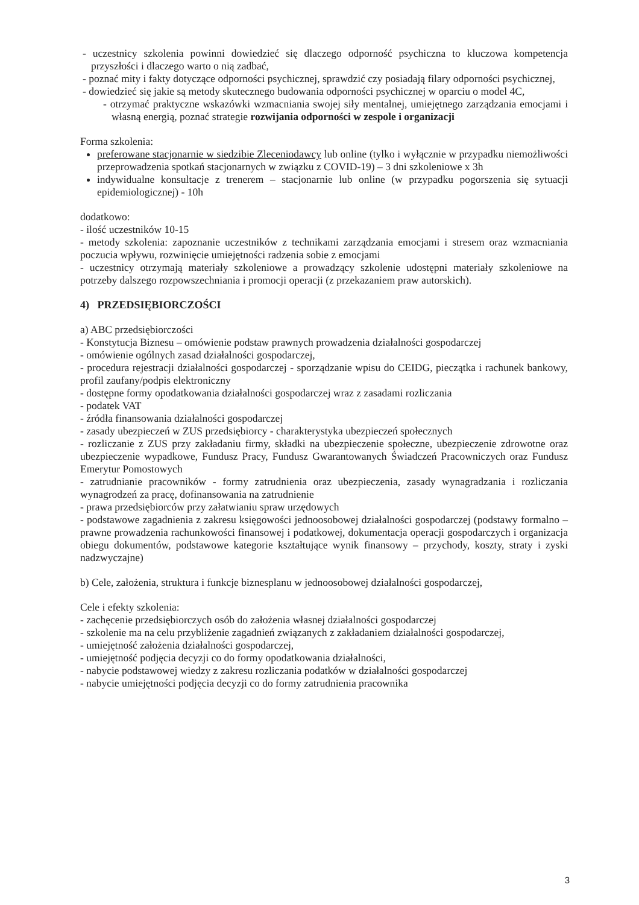- uczestnicy szkolenia powinni dowiedzieć się dlaczego odporność psychiczna to kluczowa kompetencja przyszłości i dlaczego warto o nią zadbać,
- poznać mity i fakty dotyczące odporności psychicznej, sprawdzić czy posiadają filary odporności psychicznej,
- dowiedzieć się jakie są metody skutecznego budowania odporności psychicznej w oparciu o model 4C,
- otrzymać praktyczne wskazówki wzmacniania swojej siły mentalnej, umiejętnego zarządzania emocjami i własną energią, poznać strategie rozwijania odporności w zespole i organizacji
Forma szkolenia:
preferowane stacjonarnie w siedzibie Zleceniodawcy lub online (tylko i wyłącznie w przypadku niemożliwości przeprowadzenia spotkań stacjonarnych w związku z COVID-19) – 3 dni szkoleniowe x 3h
indywidualne konsultacje z trenerem – stacjonarnie lub online (w przypadku pogorszenia się sytuacji epidemiologicznej) - 10h
dodatkowo:
- ilość uczestników 10-15
- metody szkolenia: zapoznanie uczestników z technikami zarządzania emocjami i stresem oraz wzmacniania poczucia wpływu, rozwinięcie umiejętności radzenia sobie z emocjami
- uczestnicy otrzymają materiały szkoleniowe a prowadzący szkolenie udostępni materiały szkoleniowe na potrzeby dalszego rozpowszechniania i promocji operacji (z przekazaniem praw autorskich).
4) PRZEDSIĘBIORCZOŚCI
a) ABC przedsiębiorczości
- Konstytucja Biznesu – omówienie podstaw prawnych prowadzenia działalności gospodarczej
- omówienie ogólnych zasad działalności gospodarczej,
- procedura rejestracji działalności gospodarczej - sporządzanie wpisu do CEIDG, pieczątka i rachunek bankowy, profil zaufany/podpis elektroniczny
- dostępne formy opodatkowania działalności gospodarczej wraz z zasadami rozliczania
- podatek VAT
- źródła finansowania działalności gospodarczej
- zasady ubezpieczeń w ZUS przedsiębiorcy - charakterystyka ubezpieczeń społecznych
- rozliczanie z ZUS przy zakładaniu firmy, składki na ubezpieczenie społeczne, ubezpieczenie zdrowotne oraz ubezpieczenie wypadkowe, Fundusz Pracy, Fundusz Gwarantowanych Świadczeń Pracowniczych oraz Fundusz Emerytur Pomostowych
- zatrudnianie pracowników - formy zatrudnienia oraz ubezpieczenia, zasady wynagradzania i rozliczania wynagrodzeń za pracę, dofinansowania na zatrudnienie
- prawa przedsiębiorców przy załatwianiu spraw urzędowych
- podstawowe zagadnienia z zakresu księgowości jednoosobowej działalności gospodarczej (podstawy formalno – prawne prowadzenia rachunkowości finansowej i podatkowej, dokumentacja operacji gospodarczych i organizacja obiegu dokumentów, podstawowe kategorie kształtujące wynik finansowy – przychody, koszty, straty i zyski nadzwyczajne)
b) Cele, założenia, struktura i funkcje biznesplanu w jednoosobowej działalności gospodarczej,
Cele i efekty szkolenia:
- zachęcenie przedsiębiorczych osób do założenia własnej działalności gospodarczej
- szkolenie ma na celu przybliżenie zagadnień związanych z zakładaniem działalności gospodarczej,
- umiejętność założenia działalności gospodarczej,
- umiejętność podjęcia decyzji co do formy opodatkowania działalności,
- nabycie podstawowej wiedzy z zakresu rozliczania podatków w działalności gospodarczej
- nabycie umiejętności podjęcia decyzji co do formy zatrudnienia pracownika
3